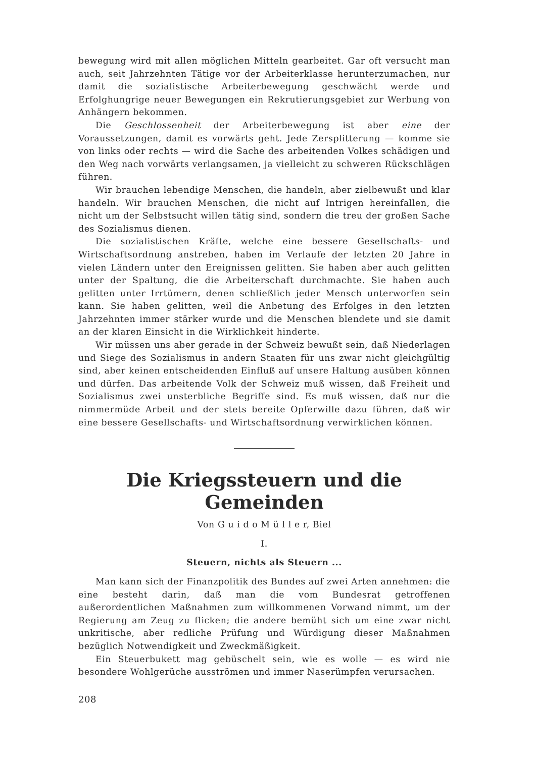bewegung wird mit allen möglichen Mitteln gearbeitet. Gar oft versucht man auch, seit Jahrzehnten Tätige vor der Arbeiterklasse herunterzumachen, nur damit die sozialistische Arbeiterbewegung geschwächt werde und Erfolghungrige neuer Bewegungen ein Rekrutierungsgebiet zur Werbung von Anhängern bekommen.
Die Geschlossenheit der Arbeiterbewegung ist aber eine der Voraussetzungen, damit es vorwärts geht. Jede Zersplitterung — komme sie von links oder rechts — wird die Sache des arbeitenden Volkes schädigen und den Weg nach vorwärts verlangsamen, ja vielleicht zu schweren Rückschlägen führen.
Wir brauchen lebendige Menschen, die handeln, aber zielbewußt und klar handeln. Wir brauchen Menschen, die nicht auf Intrigen hereinfallen, die nicht um der Selbstsucht willen tätig sind, sondern die treu der großen Sache des Sozialismus dienen.
Die sozialistischen Kräfte, welche eine bessere Gesellschafts- und Wirtschaftsordnung anstreben, haben im Verlaufe der letzten 20 Jahre in vielen Ländern unter den Ereignissen gelitten. Sie haben aber auch gelitten unter der Spaltung, die die Arbeiterschaft durchmachte. Sie haben auch gelitten unter Irrtümern, denen schließlich jeder Mensch unterworfen sein kann. Sie haben gelitten, weil die Anbetung des Erfolges in den letzten Jahrzehnten immer stärker wurde und die Menschen blendete und sie damit an der klaren Einsicht in die Wirklichkeit hinderte.
Wir müssen uns aber gerade in der Schweiz bewußt sein, daß Niederlagen und Siege des Sozialismus in andern Staaten für uns zwar nicht gleichgültig sind, aber keinen entscheidenden Einfluß auf unsere Haltung ausüben können und dürfen. Das arbeitende Volk der Schweiz muß wissen, daß Freiheit und Sozialismus zwei unsterbliche Begriffe sind. Es muß wissen, daß nur die nimmermüde Arbeit und der stets bereite Opferwille dazu führen, daß wir eine bessere Gesellschafts- und Wirtschaftsordnung verwirklichen können.
Die Kriegssteuern und die Gemeinden
Von G u i d o M ü l l e r, Biel
I.
Steuern, nichts als Steuern ...
Man kann sich der Finanzpolitik des Bundes auf zwei Arten annehmen: die eine besteht darin, daß man die vom Bundesrat getroffenen außerordentlichen Maßnahmen zum willkommenen Vorwand nimmt, um der Regierung am Zeug zu flicken; die andere bemüht sich um eine zwar nicht unkritische, aber redliche Prüfung und Würdigung dieser Maßnahmen bezüglich Notwendigkeit und Zweckmäßigkeit.
Ein Steuerbukett mag gebüschelt sein, wie es wolle — es wird nie besondere Wohlgerüche ausströmen und immer Naserümpfen verursachen.
208